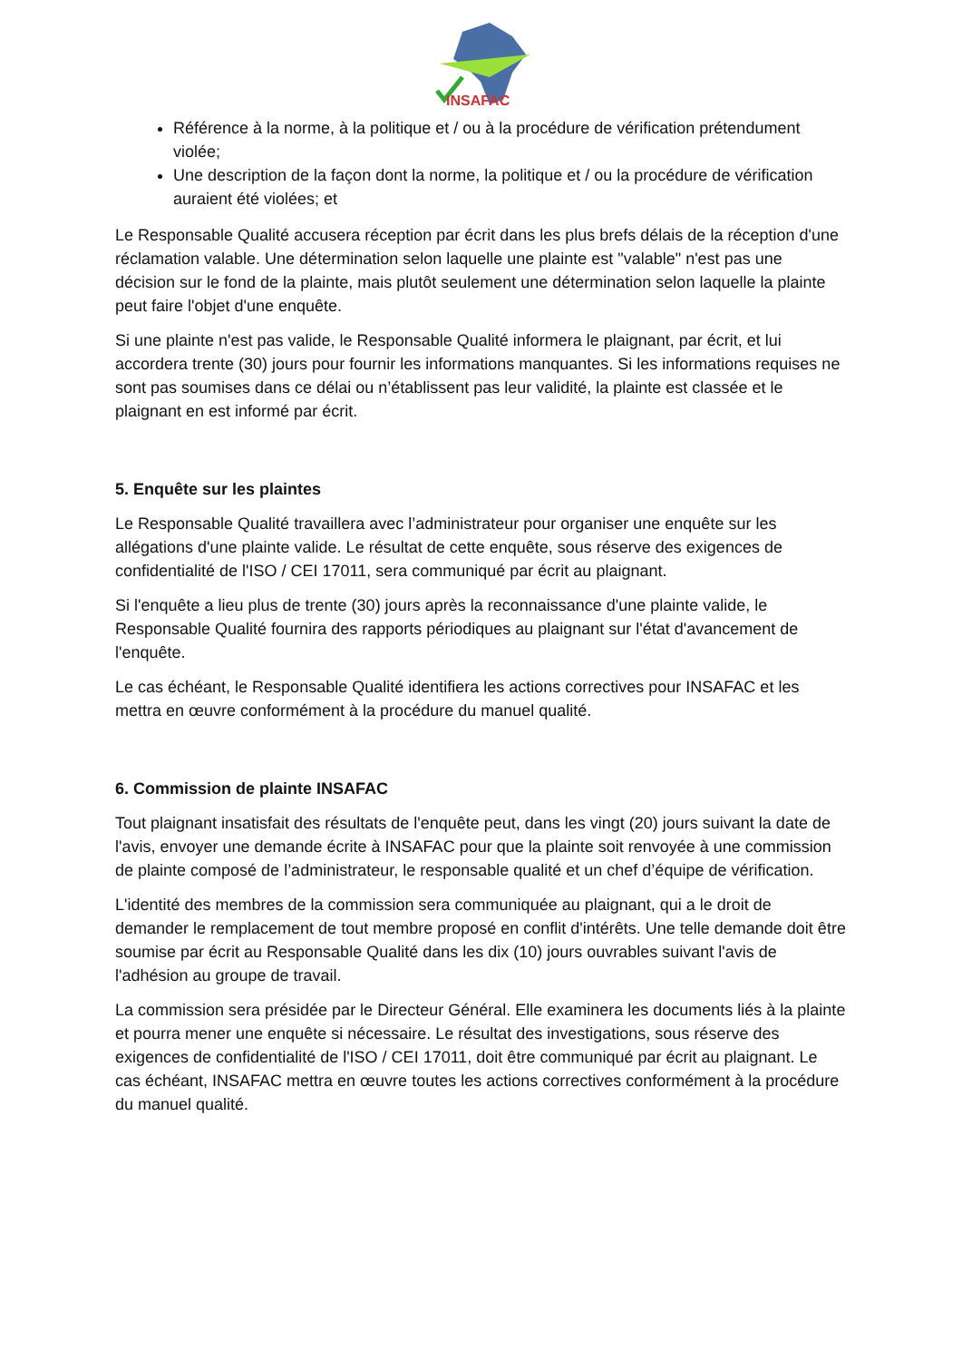INSAFAC
Référence à la norme, à la politique et / ou à la procédure de vérification prétendument violée;
Une description de la façon dont la norme, la politique et / ou la procédure de vérification auraient été violées; et
Le Responsable Qualité accusera réception par écrit dans les plus brefs délais de la réception d'une réclamation valable. Une détermination selon laquelle une plainte est "valable" n'est pas une décision sur le fond de la plainte, mais plutôt seulement une détermination selon laquelle la plainte peut faire l'objet d'une enquête.
Si une plainte n'est pas valide, le Responsable Qualité informera le plaignant, par écrit, et lui accordera trente (30) jours pour fournir les informations manquantes. Si les informations requises ne sont pas soumises dans ce délai ou n’établissent pas leur validité, la plainte est classée et le plaignant en est informé par écrit.
5. Enquête sur les plaintes
Le Responsable Qualité travaillera avec l’administrateur pour organiser une enquête sur les allégations d'une plainte valide. Le résultat de cette enquête, sous réserve des exigences de confidentialité de l'ISO / CEI 17011, sera communiqué par écrit au plaignant.
Si l'enquête a lieu plus de trente (30) jours après la reconnaissance d'une plainte valide, le Responsable Qualité fournira des rapports périodiques au plaignant sur l'état d'avancement de l'enquête.
Le cas échéant, le Responsable Qualité identifiera les actions correctives pour INSAFAC et les mettra en œuvre conformément à la procédure du manuel qualité.
6. Commission de plainte INSAFAC
Tout plaignant insatisfait des résultats de l'enquête peut, dans les vingt (20) jours suivant la date de l'avis, envoyer une demande écrite à INSAFAC pour que la plainte soit renvoyée à une commission de plainte composé de l’administrateur, le responsable qualité et un chef d’équipe de vérification.
L'identité des membres de la commission sera communiquée au plaignant, qui a le droit de demander le remplacement de tout membre proposé en conflit d'intérêts. Une telle demande doit être soumise par écrit au Responsable Qualité dans les dix (10) jours ouvrables suivant l'avis de l'adhésion au groupe de travail.
La commission sera présidée par le Directeur Général. Elle examinera les documents liés à la plainte et pourra mener une enquête si nécessaire. Le résultat des investigations, sous réserve des exigences de confidentialité de l'ISO / CEI 17011, doit être communiqué par écrit au plaignant. Le cas échéant, INSAFAC mettra en œuvre toutes les actions correctives conformément à la procédure du manuel qualité.